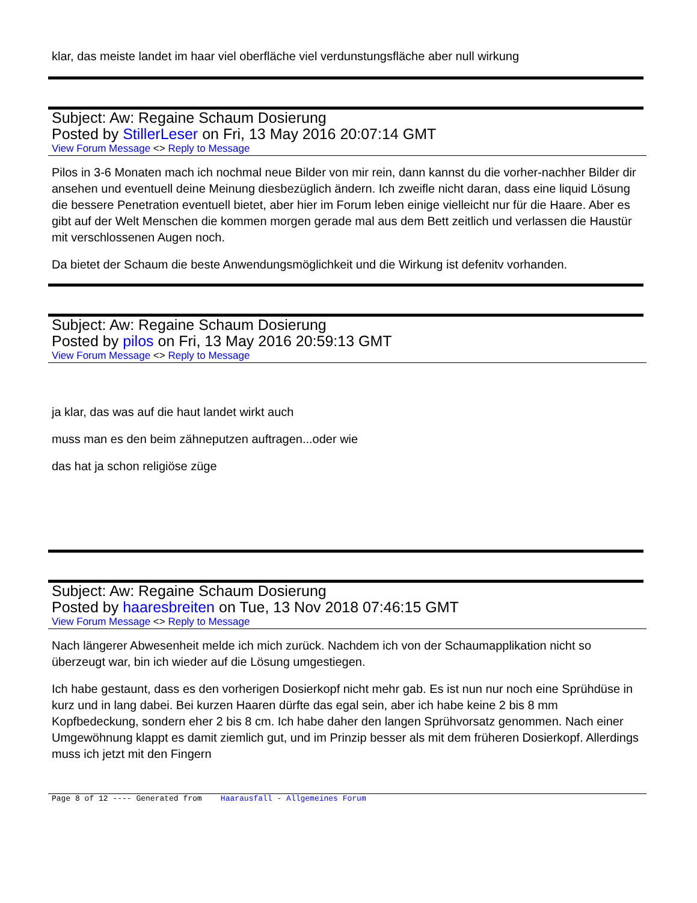klar, das meiste landet im haar viel oberfläche viel verdunstungsfläche aber null wirkung
Subject: Aw: Regaine Schaum Dosierung
Posted by StillerLeser on Fri, 13 May 2016 20:07:14 GMT
View Forum Message <> Reply to Message
Pilos in 3-6 Monaten mach ich nochmal neue Bilder von mir rein, dann kannst du die vorher-nachher Bilder dir ansehen und eventuell deine Meinung diesbezüglich ändern. Ich zweifle nicht daran, dass eine liquid Lösung die bessere Penetration eventuell bietet, aber hier im Forum leben einige vielleicht nur für die Haare. Aber es gibt auf der Welt Menschen die kommen morgen gerade mal aus dem Bett zeitlich und verlassen die Haustür mit verschlossenen Augen noch.
Da bietet der Schaum die beste Anwendungsmöglichkeit und die Wirkung ist defenitv vorhanden.
Subject: Aw: Regaine Schaum Dosierung
Posted by pilos on Fri, 13 May 2016 20:59:13 GMT
View Forum Message <> Reply to Message
ja klar, das was auf die haut landet wirkt auch
muss man es den beim zähneputzen auftragen...oder wie
das hat ja schon religiöse züge
Subject: Aw: Regaine Schaum Dosierung
Posted by haaresbreiten on Tue, 13 Nov 2018 07:46:15 GMT
View Forum Message <> Reply to Message
Nach längerer Abwesenheit melde ich mich zurück. Nachdem ich von der Schaumapplikation nicht so überzeugt war, bin ich wieder auf die Lösung umgestiegen.
Ich habe gestaunt, dass es den vorherigen Dosierkopf nicht mehr gab. Es ist nun nur noch eine Sprühdüse in kurz und in lang dabei. Bei kurzen Haaren dürfte das egal sein, aber ich habe keine 2 bis 8 mm Kopfbedeckung, sondern eher 2 bis 8 cm. Ich habe daher den langen Sprühvorsatz genommen. Nach einer Umgewöhnung klappt es damit ziemlich gut, und im Prinzip besser als mit dem früheren Dosierkopf. Allerdings muss ich jetzt mit den Fingern
Page 8 of 12 ---- Generated from Haarausfall - Allgemeines Forum